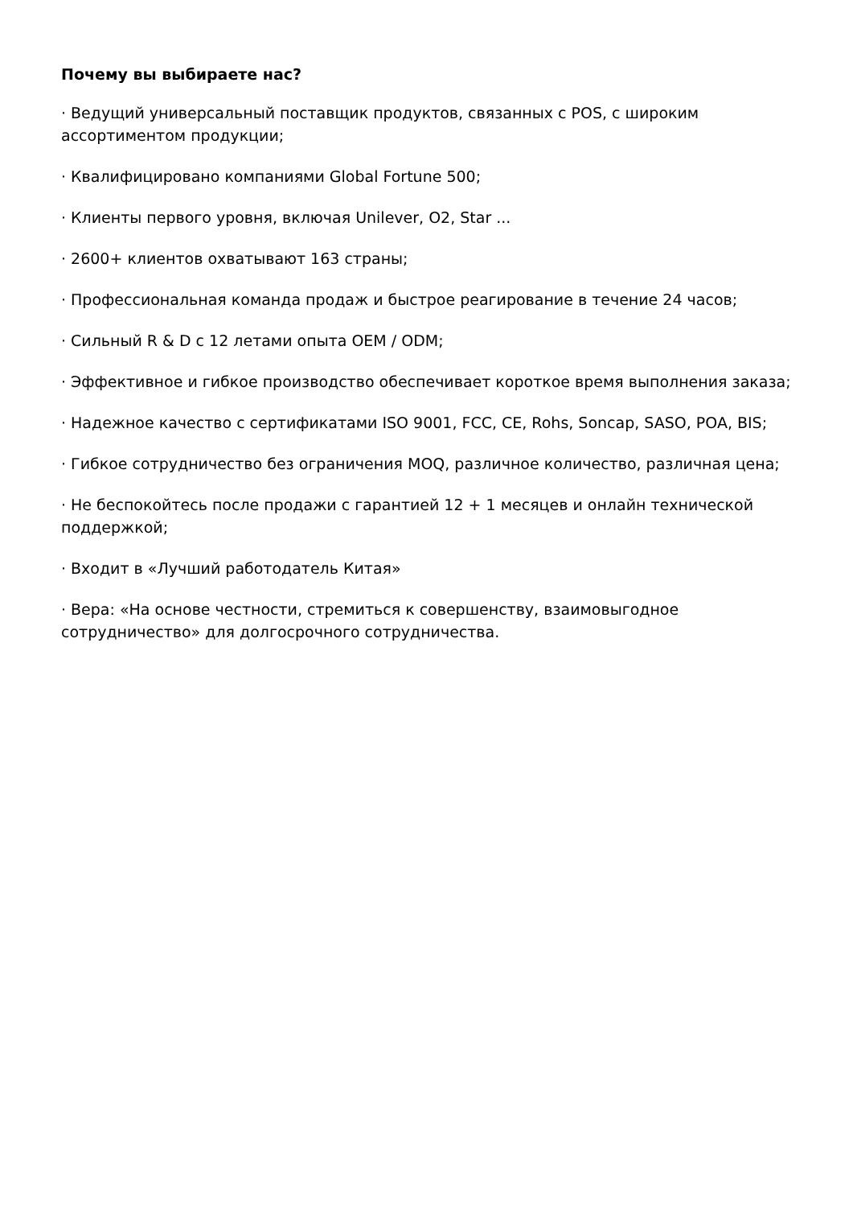Почему вы выбираете нас?
· Ведущий универсальный поставщик продуктов, связанных с POS, с широким ассортиментом продукции;
· Квалифицировано компаниями Global Fortune 500;
· Клиенты первого уровня, включая Unilever, O2, Star ...
· 2600+ клиентов охватывают 163 страны;
· Профессиональная команда продаж и быстрое реагирование в течение 24 часов;
· Сильный R & D с 12 летами опыта OEM / ODM;
· Эффективное и гибкое производство обеспечивает короткое время выполнения заказа;
· Надежное качество с сертификатами ISO 9001, FCC, CE, Rohs, Soncap, SASO, POA, BIS;
· Гибкое сотрудничество без ограничения MOQ, различное количество, различная цена;
· Не беспокойтесь после продажи с гарантией 12 + 1 месяцев и онлайн технической поддержкой;
· Входит в «Лучший работодатель Китая»
· Вера: «На основе честности, стремиться к совершенству, взаимовыгодное сотрудничество» для долгосрочного сотрудничества.